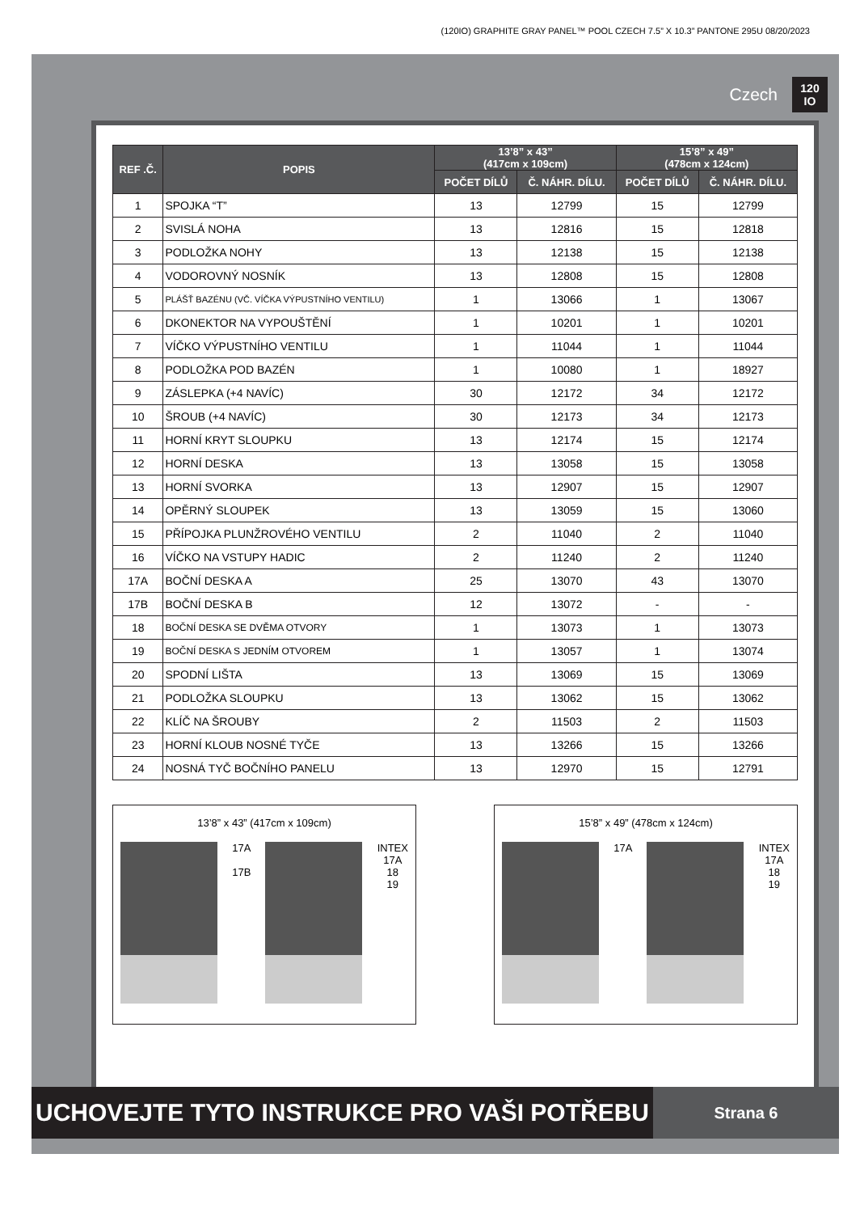(120IO) GRAPHITE GRAY PANEL™ POOL CZECH 7.5” X 10.3” PANTONE 295U 08/20/2023
Czech 120
IO
| REF .Č. | POPIS | 13’8” x 43” (417cm x 109cm) | | 15’8” x 49” (478cm x 124cm) | |
| --- | --- | --- | --- | --- | --- |
| | | POČET DÍLŮ | Č. NÁHR. DÍLU. | POČET DÍLŮ | Č. NÁHR. DÍLU. |
| 1 | SPOJKA “T” | 13 | 12799 | 15 | 12799 |
| 2 | SVISLÁ NOHA | 13 | 12816 | 15 | 12818 |
| 3 | PODLOŽKA NOHY | 13 | 12138 | 15 | 12138 |
| 4 | VODOROVNÝ NOSNÍK | 13 | 12808 | 15 | 12808 |
| 5 | PLÁŠŤ BAZÉNU (VČ. VÍČKA VÝPUSTNÍHO VENTILU) | 1 | 13066 | 1 | 13067 |
| 6 | DKONEKTOR NA VYPOUŠTĚNÍ | 1 | 10201 | 1 | 10201 |
| 7 | VÍČKO VÝPUSTNÍHO VENTILU | 1 | 11044 | 1 | 11044 |
| 8 | PODLOŽKA POD BAZÉN | 1 | 10080 | 1 | 18927 |
| 9 | ZÁSLEPKA (+4 NAVÍC) | 30 | 12172 | 34 | 12172 |
| 10 | ŠROUB (+4 NAVÍC) | 30 | 12173 | 34 | 12173 |
| 11 | HORNÍ KRYT SLOUPKU | 13 | 12174 | 15 | 12174 |
| 12 | HORNÍ DESKA | 13 | 13058 | 15 | 13058 |
| 13 | HORNÍ SVORKA | 13 | 12907 | 15 | 12907 |
| 14 | OPĚRNÝ SLOUPEK | 13 | 13059 | 15 | 13060 |
| 15 | PŘÍPOJKA PLUNŽROVÉHO VENTILU | 2 | 11040 | 2 | 11040 |
| 16 | VÍČKO NA VSTUPY HADIC | 2 | 11240 | 2 | 11240 |
| 17A | BOČNÍ DESKA A | 25 | 13070 | 43 | 13070 |
| 17B | BOČNÍ DESKA B | 12 | 13072 | - | - |
| 18 | BOČNÍ DESKA SE DVĚMA OTVORY | 1 | 13073 | 1 | 13073 |
| 19 | BOČNÍ DESKA S JEDNÍM OTVOREM | 1 | 13057 | 1 | 13074 |
| 20 | SPODNÍ LIŠTA | 13 | 13069 | 15 | 13069 |
| 21 | PODLOŽKA SLOUPKU | 13 | 13062 | 15 | 13062 |
| 22 | KLÍČ NA ŠROUBY | 2 | 11503 | 2 | 11503 |
| 23 | HORNÍ KLOUB NOSNÉ TYČE | 13 | 13266 | 15 | 13266 |
| 24 | NOSNÁ TYČ BOČNÍHO PANELU | 13 | 12970 | 15 | 12791 |
13’8” x 43” (417cm x 109cm)
17A
17B
INTEX
17A
18
19
15’8” x 49” (478cm x 124cm)
17A INTEX
17A
18
19
UCHOVEJTE TYTO INSTRUKCE PRO VAŠI POTŘEBU
Strana 6